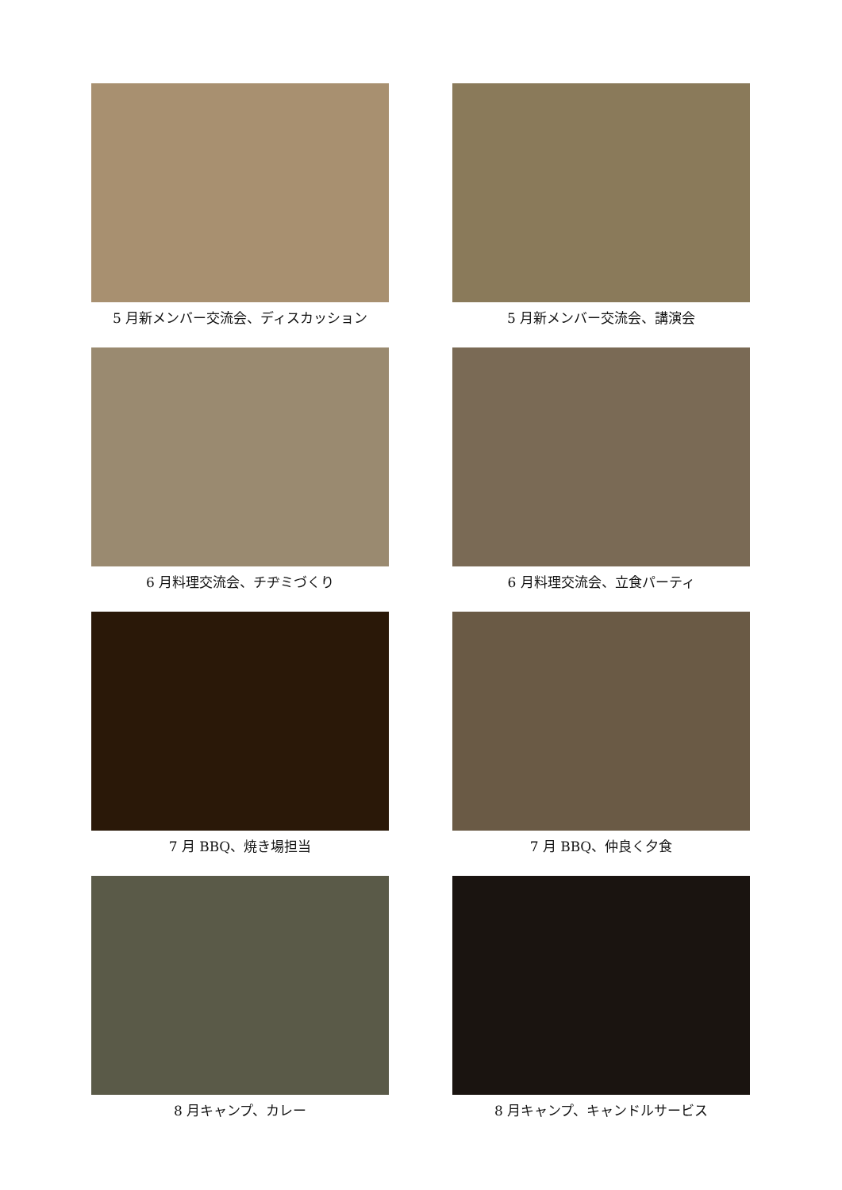5 月新メンバー交流会、ディスカッション
5 月新メンバー交流会、講演会
6 月料理交流会、チヂミづくり
6 月料理交流会、立食パーティ
7 月 BBQ、焼き場担当
7 月 BBQ、仲良く夕食
8 月キャンプ、カレー
8 月キャンプ、キャンドルサービス